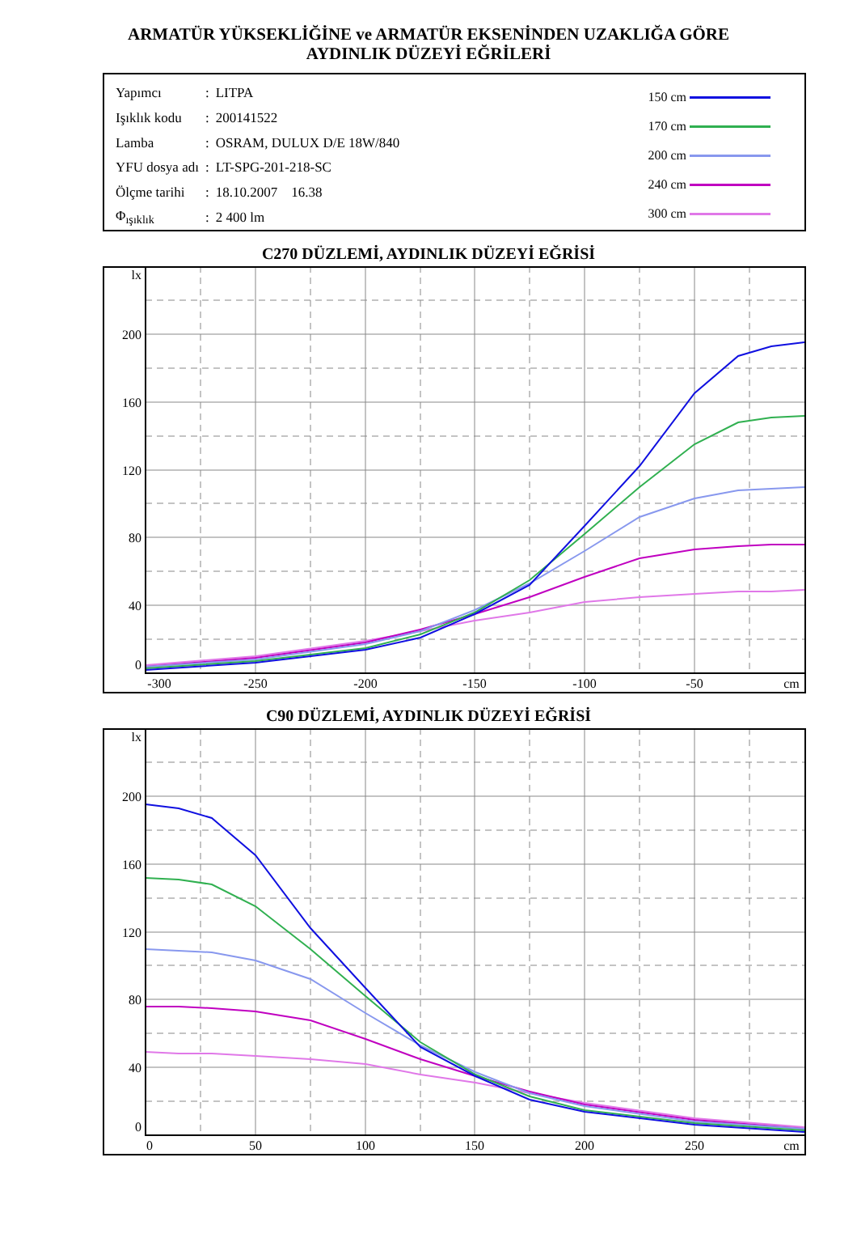ARMATÜR YÜKSEKLİĞİNE ve ARMATÜR EKSENİNDEN UZAKLIĞA GÖRE
AYDINLIK DÜZEYİ EĞRİLERİ
| Yapımcı | : | LITPA |
| Işıklık kodu | : | 200141522 |
| Lamba | : | OSRAM, DULUX D/E 18W/840 |
| YFU dosya adı | : | LT-SPG-201-218-SC |
| Ölçme tarihi | : | 18.10.2007 16.38 |
| Φ<sub>ışıklık</sub> | : | 2 400 lm |
150 cm
170 cm
200 cm
240 cm
300 cm
C270 DÜZLEMİ, AYDINLIK DÜZEYİ EĞRİSİ
lx
200
160
120
80
40
0
-300
-250
-200
-150
-100
-50
cm
C90 DÜZLEMİ, AYDINLIK DÜZEYİ EĞRİSİ
lx
200
160
120
80
40
0
0
50
100
150
200
250
cm